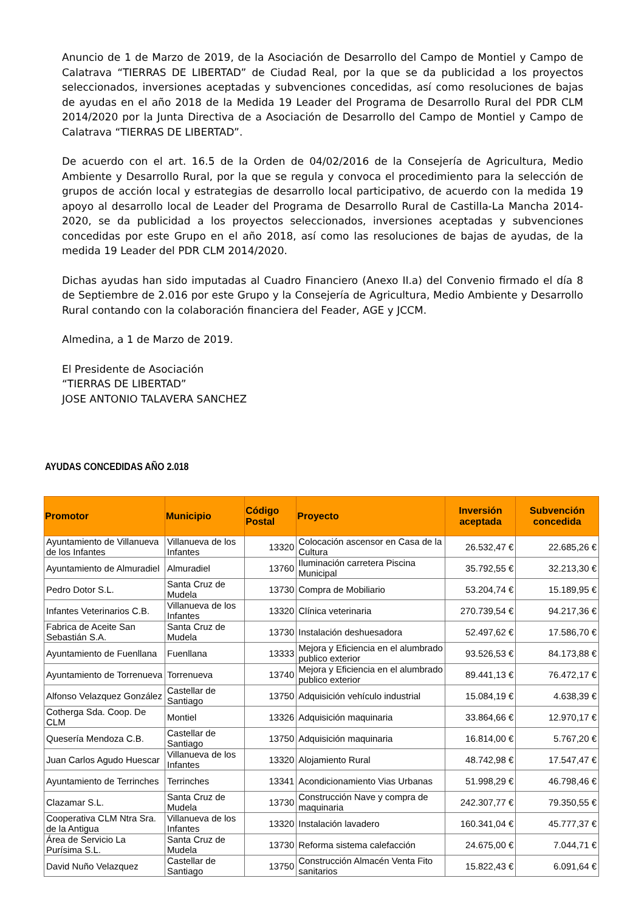Anuncio de 1 de Marzo de 2019, de la Asociación de Desarrollo del Campo de Montiel y Campo de Calatrava “TIERRAS DE LIBERTAD” de Ciudad Real, por la que se da publicidad a los proyectos seleccionados, inversiones aceptadas y subvenciones concedidas, así como resoluciones de bajas de ayudas en el año 2018 de la Medida 19 Leader del Programa de Desarrollo Rural del PDR CLM 2014/2020 por la Junta Directiva de a Asociación de Desarrollo del Campo de Montiel y Campo de Calatrava “TIERRAS DE LIBERTAD”.
De acuerdo con el art. 16.5 de la Orden de 04/02/2016 de la Consejería de Agricultura, Medio Ambiente y Desarrollo Rural, por la que se regula y convoca el procedimiento para la selección de grupos de acción local y estrategias de desarrollo local participativo, de acuerdo con la medida 19 apoyo al desarrollo local de Leader del Programa de Desarrollo Rural de Castilla-La Mancha 2014-2020, se da publicidad a los proyectos seleccionados, inversiones aceptadas y subvenciones concedidas por este Grupo en el año 2018, así como las resoluciones de bajas de ayudas, de la medida 19 Leader del PDR CLM 2014/2020.
Dichas ayudas han sido imputadas al Cuadro Financiero (Anexo II.a) del Convenio firmado el día 8 de Septiembre de 2.016 por este Grupo y la Consejería de Agricultura, Medio Ambiente y Desarrollo Rural contando con la colaboración financiera del Feader, AGE y JCCM.
Almedina, a 1 de Marzo de 2019.
El Presidente de Asociación
“TIERRAS DE LIBERTAD”
JOSE ANTONIO TALAVERA SANCHEZ
AYUDAS CONCEDIDAS AÑO 2.018
| Promotor | Municipio | Código Postal | Proyecto | Inversión aceptada | Subvención concedida |
| --- | --- | --- | --- | --- | --- |
| Ayuntamiento de Villanueva de los Infantes | Villanueva de los Infantes | 13320 | Colocación ascensor en Casa de la Cultura | 26.532,47 € | 22.685,26 € |
| Ayuntamiento de Almuradiel | Almuradiel | 13760 | Iluminación carretera Piscina Municipal | 35.792,55 € | 32.213,30 € |
| Pedro Dotor S.L. | Santa Cruz de Mudela | 13730 | Compra de Mobiliario | 53.204,74 € | 15.189,95 € |
| Infantes Veterinarios C.B. | Villanueva de los Infantes | 13320 | Clínica veterinaria | 270.739,54 € | 94.217,36 € |
| Fabrica de Aceite San Sebastián S.A. | Santa Cruz de Mudela | 13730 | Instalación deshuesadora | 52.497,62 € | 17.586,70 € |
| Ayuntamiento de Fuenllana | Fuenllana | 13333 | Mejora y Eficiencia en el alumbrado publico exterior | 93.526,53 € | 84.173,88 € |
| Ayuntamiento de Torrenueva | Torrenueva | 13740 | Mejora y Eficiencia en el alumbrado publico exterior | 89.441,13 € | 76.472,17 € |
| Alfonso Velazquez González | Castellar de Santiago | 13750 | Adquisición vehículo industrial | 15.084,19 € | 4.638,39 € |
| Cotherga Sda. Coop. De CLM | Montiel | 13326 | Adquisición maquinaria | 33.864,66 € | 12.970,17 € |
| Quesería Mendoza C.B. | Castellar de Santiago | 13750 | Adquisición maquinaria | 16.814,00 € | 5.767,20 € |
| Juan Carlos Agudo Huescar | Villanueva de los Infantes | 13320 | Alojamiento Rural | 48.742,98 € | 17.547,47 € |
| Ayuntamiento de Terrinches | Terrinches | 13341 | Acondicionamiento Vias Urbanas | 51.998,29 € | 46.798,46 € |
| Clazamar S.L. | Santa Cruz de Mudela | 13730 | Construcción Nave y compra de maquinaria | 242.307,77 € | 79.350,55 € |
| Cooperativa CLM Ntra Sra. de la Antigua | Villanueva de los Infantes | 13320 | Instalación lavadero | 160.341,04 € | 45.777,37 € |
| Área de Servicio La Purísima S.L. | Santa Cruz de Mudela | 13730 | Reforma sistema calefacción | 24.675,00 € | 7.044,71 € |
| David Nuño Velazquez | Castellar de Santiago | 13750 | Construcción Almacén Venta Fito sanitarios | 15.822,43 € | 6.091,64 € |